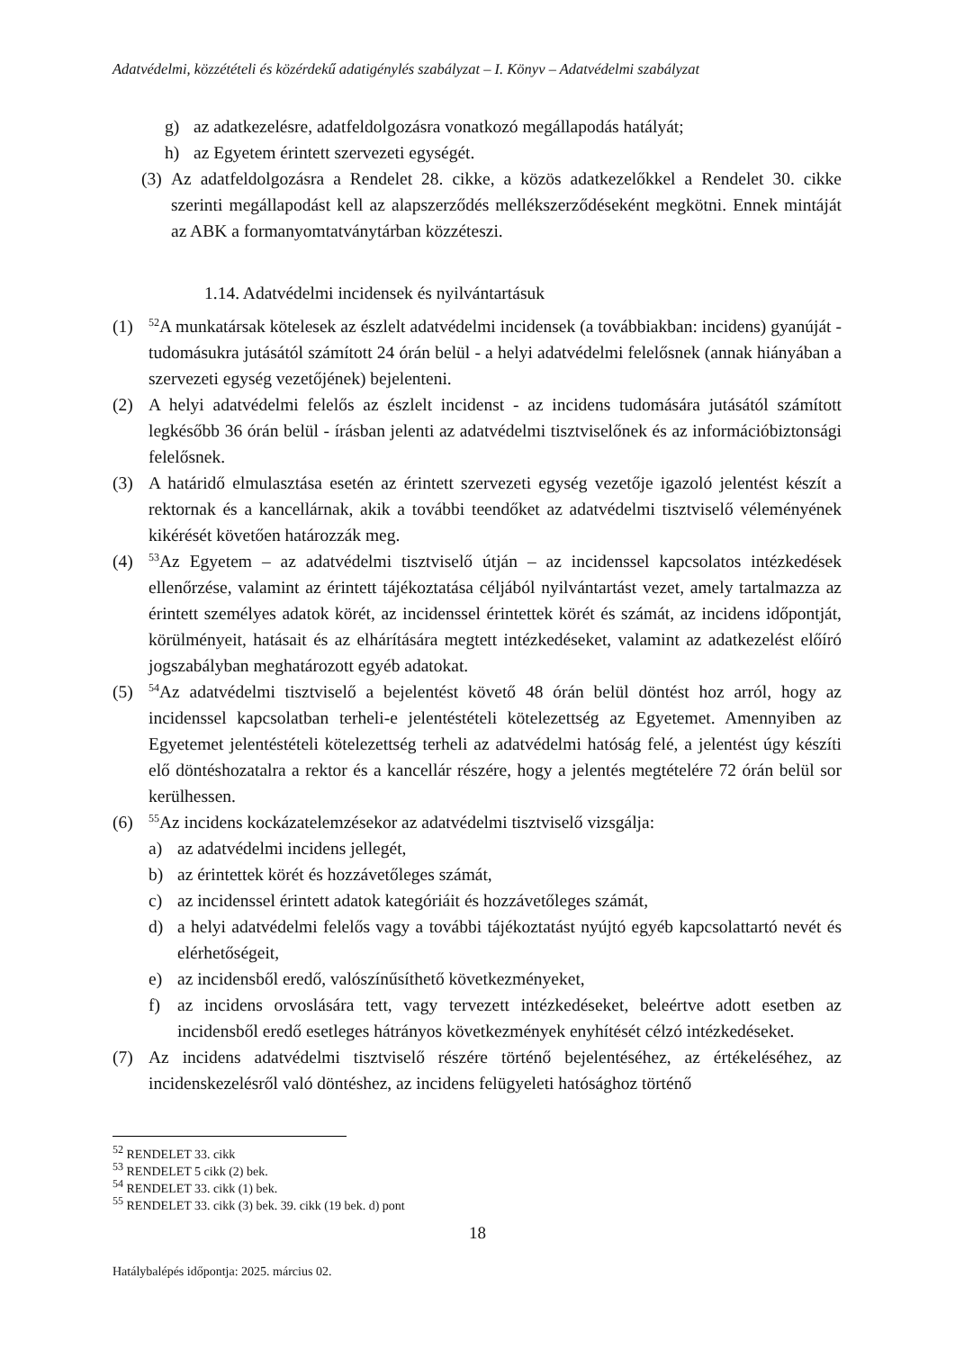Adatvédelmi, közzétételi és közérdekű adatigénylés szabályzat – I. Könyv – Adatvédelmi szabályzat
g) az adatkezelésre, adatfeldolgozásra vonatkozó megállapodás hatályát;
h) az Egyetem érintett szervezeti egységét.
(3) Az adatfeldolgozásra a Rendelet 28. cikke, a közös adatkezelőkkel a Rendelet 30. cikke szerinti megállapodást kell az alapszerződés mellékszerződéseként megkötni. Ennek mintáját az ABK a formanyomtatványtárban közzéteszi.
1.14. Adatvédelmi incidensek és nyilvántartásuk
(1) <sup>52</sup>A munkatársak kötelesek az észlelt adatvédelmi incidensek (a továbbiakban: incidens) gyanúját - tudomásukra jutásától számított 24 órán belül - a helyi adatvédelmi felelősnek (annak hiányában a szervezeti egység vezetőjének) bejelenteni.
(2) A helyi adatvédelmi felelős az észlelt incidenst - az incidens tudomására jutásától számított legkésőbb 36 órán belül - írásban jelenti az adatvédelmi tisztviselőnek és az információbiztonsági felelősnek.
(3) A határidő elmulasztása esetén az érintett szervezeti egység vezetője igazoló jelentést készít a rektornak és a kancellárnak, akik a további teendőket az adatvédelmi tisztviselő véleményének kikérését követően határozzák meg.
(4) <sup>53</sup>Az Egyetem – az adatvédelmi tisztviselő útján – az incidenssel kapcsolatos intézkedések ellenőrzése, valamint az érintett tájékoztatása céljából nyilvántartást vezet, amely tartalmazza az érintett személyes adatok körét, az incidenssel érintettek körét és számát, az incidens időpontját, körülményeit, hatásait és az elhárítására megtett intézkedéseket, valamint az adatkezelést előíró jogszabályban meghatározott egyéb adatokat.
(5) <sup>54</sup>Az adatvédelmi tisztviselő a bejelentést követő 48 órán belül döntést hoz arról, hogy az incidenssel kapcsolatban terheli-e jelentéstételi kötelezettség az Egyetemet. Amennyiben az Egyetemet jelentéstételi kötelezettség terheli az adatvédelmi hatóság felé, a jelentést úgy készíti elő döntéshozatalra a rektor és a kancellár részére, hogy a jelentés megtételére 72 órán belül sor kerülhessen.
(6) <sup>55</sup>Az incidens kockázatelemzésekor az adatvédelmi tisztviselő vizsgálja:
a) az adatvédelmi incidens jellegét,
b) az érintettek körét és hozzávetőleges számát,
c) az incidenssel érintett adatok kategóriáit és hozzávetőleges számát,
d) a helyi adatvédelmi felelős vagy a további tájékoztatást nyújtó egyéb kapcsolattartó nevét és elérhetőségeit,
e) az incidensből eredő, valószínűsíthető következményeket,
f) az incidens orvoslására tett, vagy tervezett intézkedéseket, beleértve adott esetben az incidensből eredő esetleges hátrányos következmények enyhítését célzó intézkedéseket.
(7) Az incidens adatvédelmi tisztviselő részére történő bejelentéséhez, az értékeléséhez, az incidenskezelésről való döntéshez, az incidens felügyeleti hatósághoz történő
<sup>52</sup> RENDELET 33. cikk
<sup>53</sup> RENDELET 5 cikk (2) bek.
<sup>54</sup> RENDELET 33. cikk (1) bek.
<sup>55</sup> RENDELET 33. cikk (3) bek. 39. cikk (19 bek. d) pont
18
Hatálybalépés időpontja: 2025. március 02.